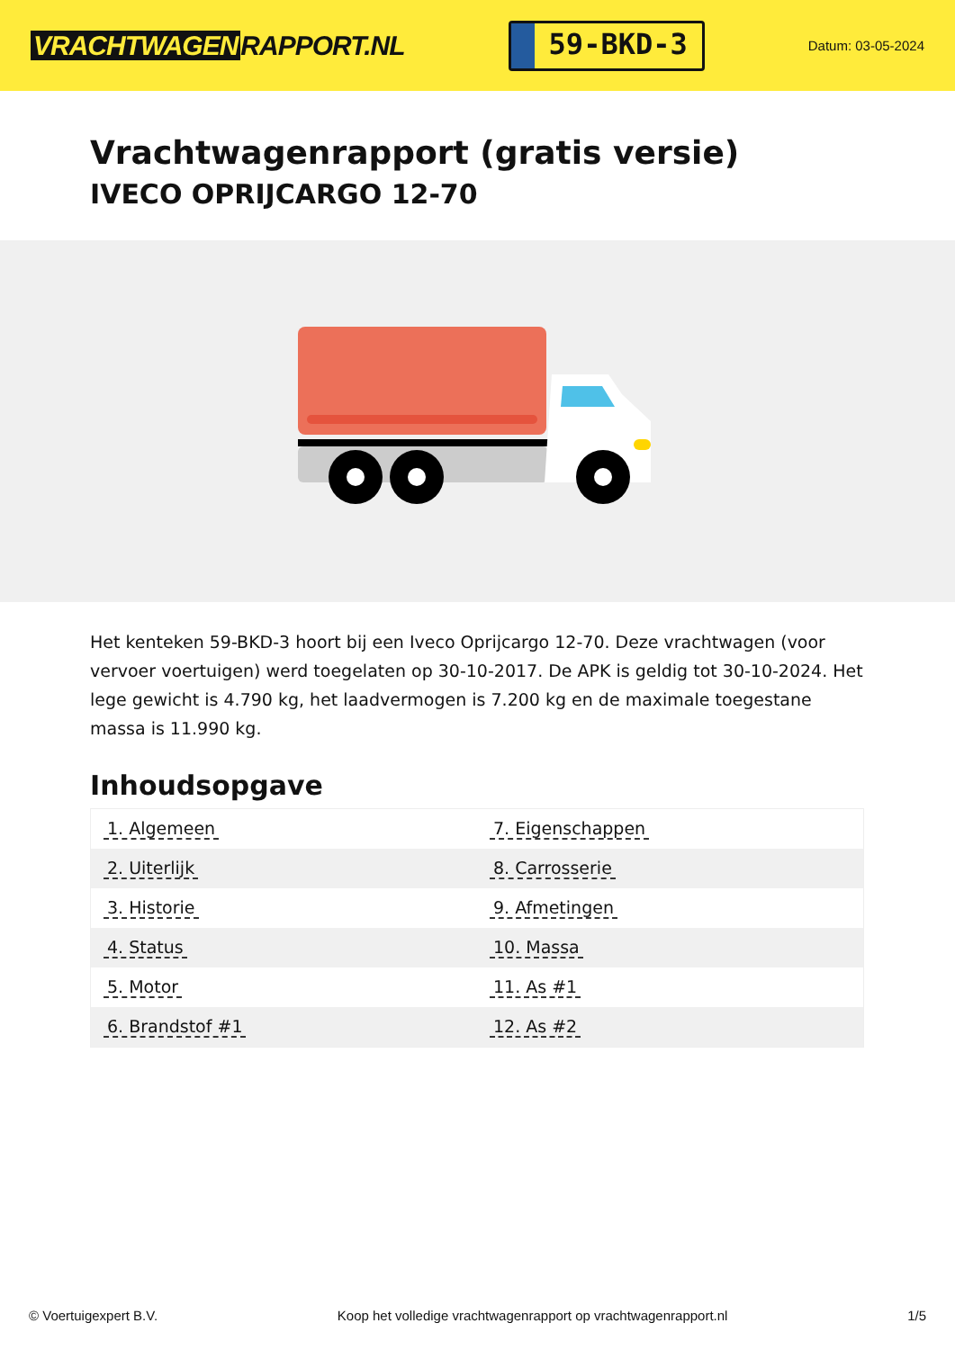VRACHTWAGEN RAPPORT.NL
59-BKD-3
Datum: 03-05-2024
Vrachtwagenrapport (gratis versie)
IVECO OPRIJCARGO 12-70
Het kenteken 59-BKD-3 hoort bij een Iveco Oprijcargo 12-70. Deze vrachtwagen (voor vervoer voertuigen) werd toegelaten op 30-10-2017. De APK is geldig tot 30-10-2024. Het lege gewicht is 4.790 kg, het laadvermogen is 7.200 kg en de maximale toegestane massa is 11.990 kg.
Inhoudsopgave
| 1. Algemeen | 7. Eigenschappen |
| 2. Uiterlijk | 8. Carrosserie |
| 3. Historie | 9. Afmetingen |
| 4. Status | 10. Massa |
| 5. Motor | 11. As #1 |
| 6. Brandstof #1 | 12. As #2 |
© Voertuigexpert B.V. Koop het volledige vrachtwagenrapport op vrachtwagenrapport.nl 1/5